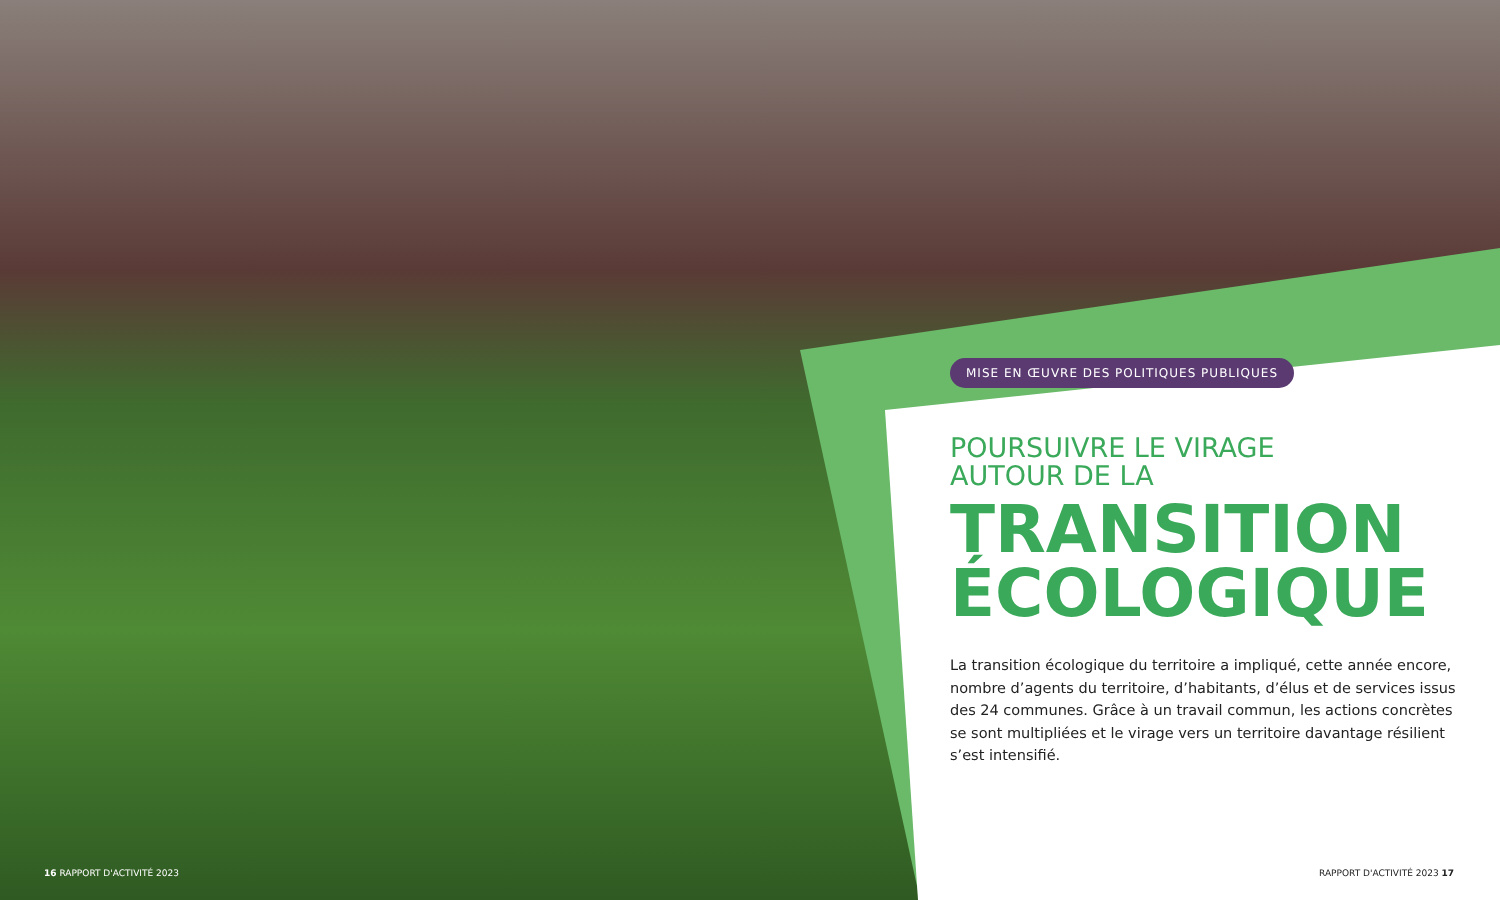MISE EN ŒUVRE DES POLITIQUES PUBLIQUES
POURSUIVRE LE VIRAGE
AUTOUR DE LA
TRANSITION
ÉCOLOGIQUE
La transition écologique du territoire a impliqué, cette année encore, nombre d’agents du territoire, d’habitants, d’élus et de services issus des 24 communes. Grâce à un travail commun, les actions concrètes se sont multipliées et le virage vers un territoire davantage résilient s’est intensifié.
16 RAPPORT D'ACTIVITÉ 2023 RAPPORT D'ACTIVITÉ 2023 17